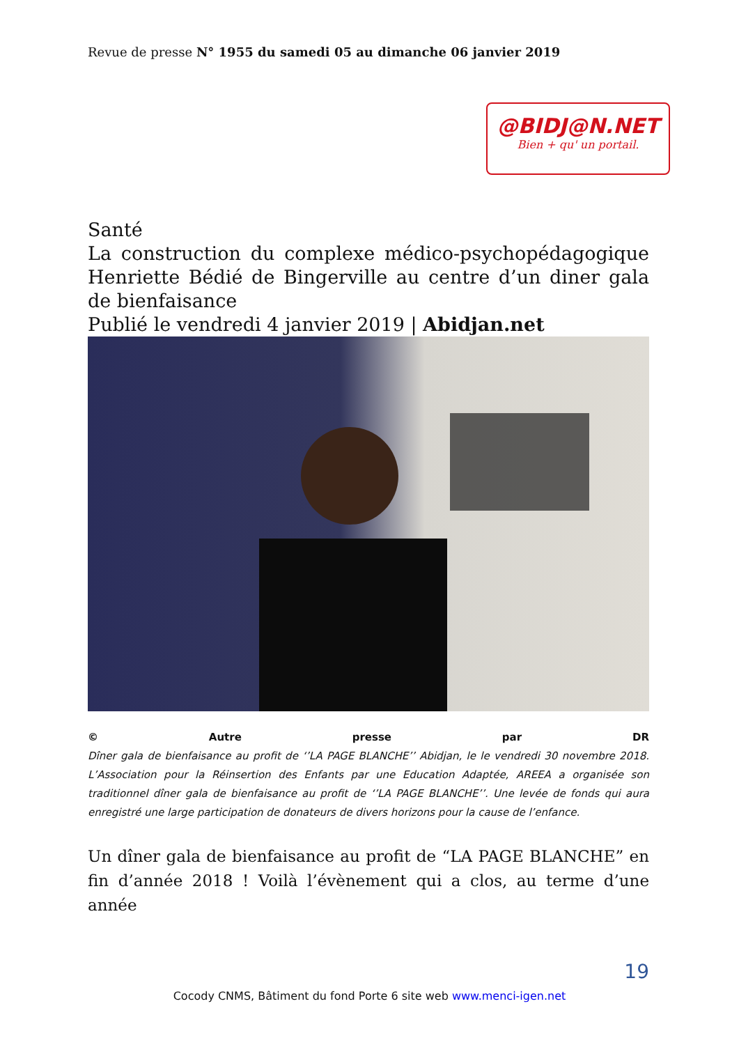Revue de presse N° 1955 du samedi 05 au dimanche 06 janvier 2019
@BIDJ@N.NET
Bien + qu' un portail.
Santé
La construction du complexe médico-psychopédagogique Henriette Bédié de Bingerville au centre d’un diner gala de bienfaisance
Publié le vendredi 4 janvier 2019 | Abidjan.net
© Autre presse par DR
Dîner gala de bienfaisance au profit de ‘’LA PAGE BLANCHE’’ Abidjan, le le vendredi 30 novembre 2018. L’Association pour la Réinsertion des Enfants par une Education Adaptée, AREEA a organisée son traditionnel dîner gala de bienfaisance au profit de ‘’LA PAGE BLANCHE’’. Une levée de fonds qui aura enregistré une large participation de donateurs de divers horizons pour la cause de l’enfance.
Un dîner gala de bienfaisance au profit de “LA PAGE BLANCHE” en fin d’année 2018 ! Voilà l’évènement qui a clos, au terme d’une année
19
Cocody CNMS, Bâtiment du fond Porte 6 site web www.menci-igen.net